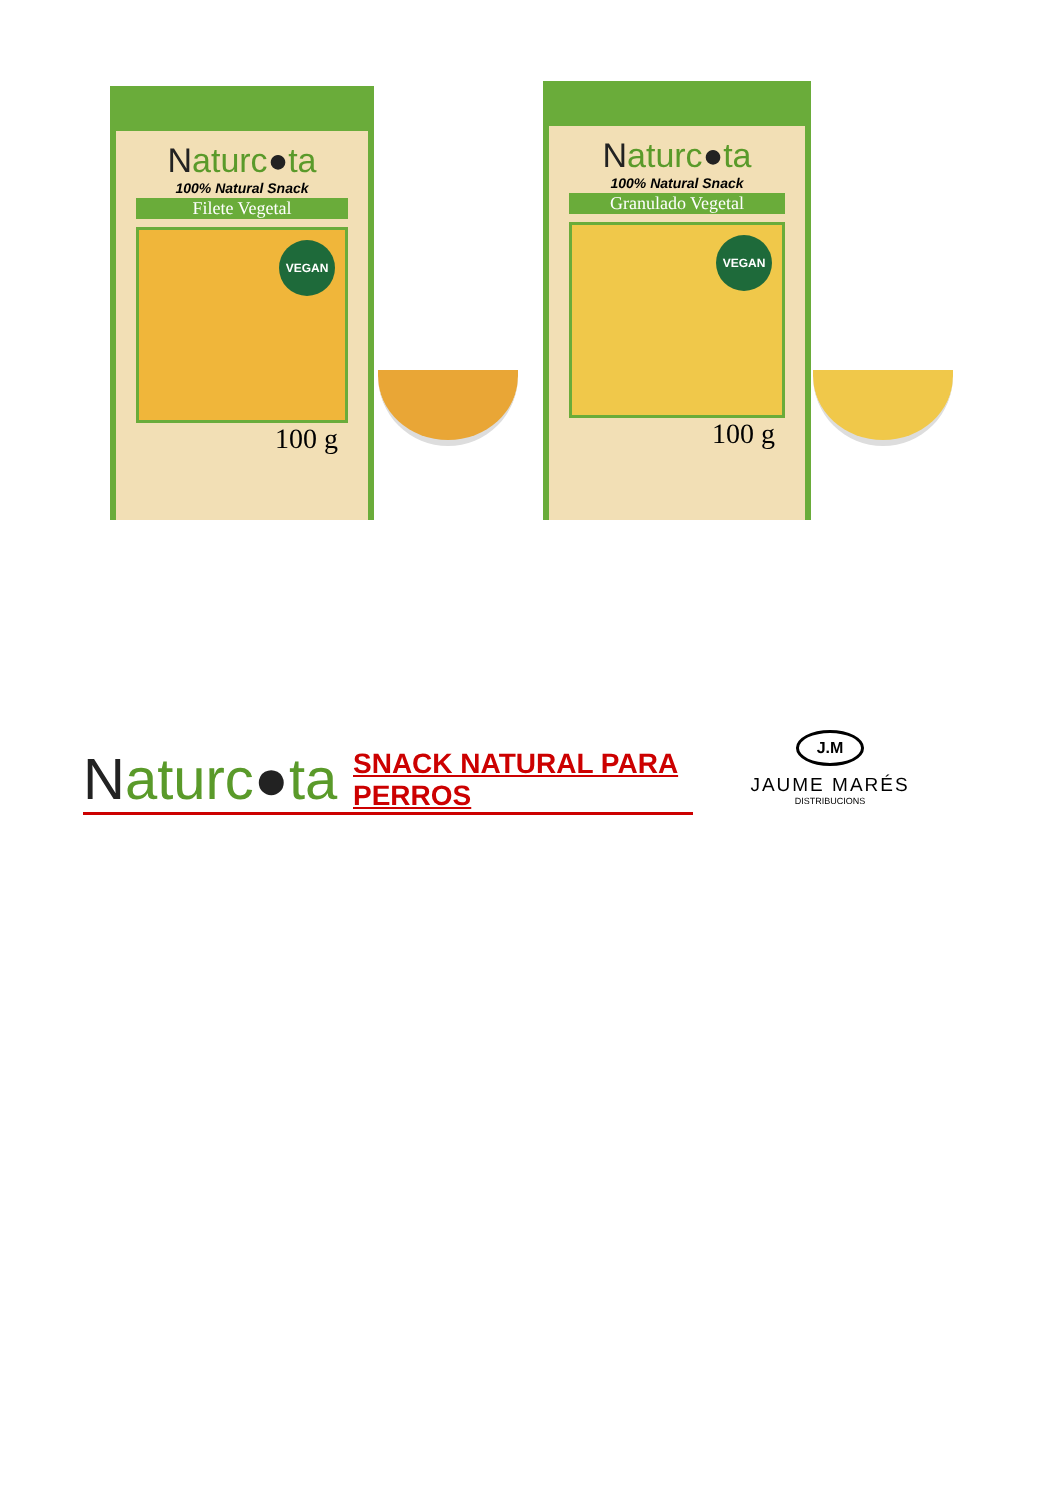Naturc●ta
100% Natural Snack
Filete Vegetal
VEGAN
100 g
Naturc●ta
100% Natural Snack
Granulado Vegetal
VEGAN
100 g
Naturc●ta
SNACK NATURAL PARA PERROS
J.M
JAUME MARÉS
DISTRIBUCIONS